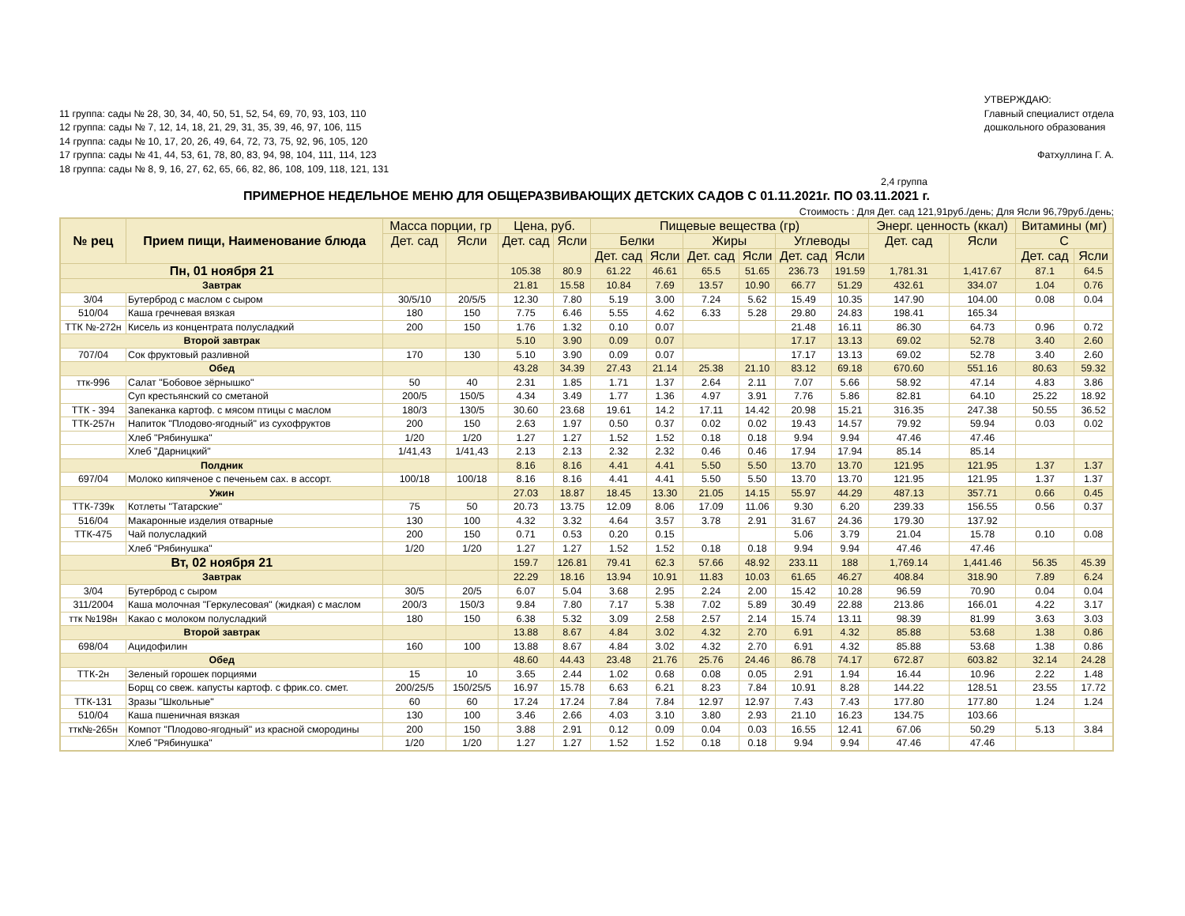11 группа: сады № 28, 30, 34, 40, 50, 51, 52, 54, 69, 70, 93, 103, 110
12 группа: сады № 7, 12, 14, 18, 21, 29, 31, 35, 39, 46, 97, 106, 115
14 группа: сады № 10, 17, 20, 26, 49, 64, 72, 73, 75, 92, 96, 105, 120
17 группа: сады № 41, 44, 53, 61, 78, 80, 83, 94, 98, 104, 111, 114, 123
18 группа: сады № 8, 9, 16, 27, 62, 65, 66, 82, 86, 108, 109, 118, 121, 131
УТВЕРЖДАЮ:
Главный специалист отдела
дошкольного образования
Фатхуллина Г. А.
2,4 группа
ПРИМЕРНОЕ НЕДЕЛЬНОЕ МЕНЮ ДЛЯ ОБЩЕРАЗВИВАЮЩИХ ДЕТСКИХ САДОВ С 01.11.2021г. ПО 03.11.2021 г.
Стоимость : Для Дет. сад 121,91руб./день; Для Ясли 96,79руб./день;
| № рец | Прием пищи, Наименование блюда | Масса порции, гр | | Цена, руб. | | Пищевые вещества (гр) | | | | | | Энерг. ценность (ккал) | | Витамины (мг) | |
| --- | --- | --- | --- | --- | --- | --- | --- | --- | --- | --- | --- | --- | --- | --- | --- |
| | | Дет. сад | Ясли | Дет. сад | Ясли | Белки | | Жиры | | Углеводы | | Дет. сад | Ясли | С | |
| | | | | | | Дет. сад | Ясли | Дет. сад | Ясли | Дет. сад | Ясли | | | Дет. сад | Ясли |
| Пн, 01 ноября 21 | | | | 105.38 | 80.9 | 61.22 | 46.61 | 65.5 | 51.65 | 236.73 | 191.59 | 1,781.31 | 1,417.67 | 87.1 | 64.5 |
| Завтрак | | | | 21.81 | 15.58 | 10.84 | 7.69 | 13.57 | 10.90 | 66.77 | 51.29 | 432.61 | 334.07 | 1.04 | 0.76 |
| 3/04 | Бутерброд с маслом с сыром | 30/5/10 | 20/5/5 | 12.30 | 7.80 | 5.19 | 3.00 | 7.24 | 5.62 | 15.49 | 10.35 | 147.90 | 104.00 | 0.08 | 0.04 |
| 510/04 | Каша гречневая вязкая | 180 | 150 | 7.75 | 6.46 | 5.55 | 4.62 | 6.33 | 5.28 | 29.80 | 24.83 | 198.41 | 165.34 | | |
| ТТК №-272н | Кисель из концентрата полусладкий | 200 | 150 | 1.76 | 1.32 | 0.10 | 0.07 | | | 21.48 | 16.11 | 86.30 | 64.73 | 0.96 | 0.72 |
| Второй завтрак | | | | 5.10 | 3.90 | 0.09 | 0.07 | | | 17.17 | 13.13 | 69.02 | 52.78 | 3.40 | 2.60 |
| 707/04 | Сок фруктовый разливной | 170 | 130 | 5.10 | 3.90 | 0.09 | 0.07 | | | 17.17 | 13.13 | 69.02 | 52.78 | 3.40 | 2.60 |
| Обед | | | | 43.28 | 34.39 | 27.43 | 21.14 | 25.38 | 21.10 | 83.12 | 69.18 | 670.60 | 551.16 | 80.63 | 59.32 |
| ттк-996 | Салат "Бобовое зёрнышко" | 50 | 40 | 2.31 | 1.85 | 1.71 | 1.37 | 2.64 | 2.11 | 7.07 | 5.66 | 58.92 | 47.14 | 4.83 | 3.86 |
| | Суп крестьянский со сметаной | 200/5 | 150/5 | 4.34 | 3.49 | 1.77 | 1.36 | 4.97 | 3.91 | 7.76 | 5.86 | 82.81 | 64.10 | 25.22 | 18.92 |
| ТТК - 394 | Запеканка картоф. с мясом птицы с маслом | 180/3 | 130/5 | 30.60 | 23.68 | 19.61 | 14.2 | 17.11 | 14.42 | 20.98 | 15.21 | 316.35 | 247.38 | 50.55 | 36.52 |
| ТТК-257н | Напиток "Плодово-ягодный" из сухофруктов | 200 | 150 | 2.63 | 1.97 | 0.50 | 0.37 | 0.02 | 0.02 | 19.43 | 14.57 | 79.92 | 59.94 | 0.03 | 0.02 |
| | Хлеб "Рябинушка" | 1/20 | 1/20 | 1.27 | 1.27 | 1.52 | 1.52 | 0.18 | 0.18 | 9.94 | 9.94 | 47.46 | 47.46 | | |
| | Хлеб "Дарницкий" | 1/41,43 | 1/41,43 | 2.13 | 2.13 | 2.32 | 2.32 | 0.46 | 0.46 | 17.94 | 17.94 | 85.14 | 85.14 | | |
| Полдник | | | | 8.16 | 8.16 | 4.41 | 4.41 | 5.50 | 5.50 | 13.70 | 13.70 | 121.95 | 121.95 | 1.37 | 1.37 |
| 697/04 | Молоко кипяченое с печеньем сах. в ассорт. | 100/18 | 100/18 | 8.16 | 8.16 | 4.41 | 4.41 | 5.50 | 5.50 | 13.70 | 13.70 | 121.95 | 121.95 | 1.37 | 1.37 |
| Ужин | | | | 27.03 | 18.87 | 18.45 | 13.30 | 21.05 | 14.15 | 55.97 | 44.29 | 487.13 | 357.71 | 0.66 | 0.45 |
| ТТК-739к | Котлеты "Татарские" | 75 | 50 | 20.73 | 13.75 | 12.09 | 8.06 | 17.09 | 11.06 | 9.30 | 6.20 | 239.33 | 156.55 | 0.56 | 0.37 |
| 516/04 | Макаронные изделия отварные | 130 | 100 | 4.32 | 3.32 | 4.64 | 3.57 | 3.78 | 2.91 | 31.67 | 24.36 | 179.30 | 137.92 | | |
| ТТК-475 | Чай полусладкий | 200 | 150 | 0.71 | 0.53 | 0.20 | 0.15 | | | 5.06 | 3.79 | 21.04 | 15.78 | 0.10 | 0.08 |
| | Хлеб "Рябинушка" | 1/20 | 1/20 | 1.27 | 1.27 | 1.52 | 1.52 | 0.18 | 0.18 | 9.94 | 9.94 | 47.46 | 47.46 | | |
| Вт, 02 ноября 21 | | | | 159.7 | 126.81 | 79.41 | 62.3 | 57.66 | 48.92 | 233.11 | 188 | 1,769.14 | 1,441.46 | 56.35 | 45.39 |
| Завтрак | | | | 22.29 | 18.16 | 13.94 | 10.91 | 11.83 | 10.03 | 61.65 | 46.27 | 408.84 | 318.90 | 7.89 | 6.24 |
| 3/04 | Бутерброд с сыром | 30/5 | 20/5 | 6.07 | 5.04 | 3.68 | 2.95 | 2.24 | 2.00 | 15.42 | 10.28 | 96.59 | 70.90 | 0.04 | 0.04 |
| 311/2004 | Каша молочная "Геркулесовая" (жидкая) с маслом | 200/3 | 150/3 | 9.84 | 7.80 | 7.17 | 5.38 | 7.02 | 5.89 | 30.49 | 22.88 | 213.86 | 166.01 | 4.22 | 3.17 |
| ттк №198н | Какао с молоком полусладкий | 180 | 150 | 6.38 | 5.32 | 3.09 | 2.58 | 2.57 | 2.14 | 15.74 | 13.11 | 98.39 | 81.99 | 3.63 | 3.03 |
| Второй завтрак | | | | 13.88 | 8.67 | 4.84 | 3.02 | 4.32 | 2.70 | 6.91 | 4.32 | 85.88 | 53.68 | 1.38 | 0.86 |
| 698/04 | Ацидофилин | 160 | 100 | 13.88 | 8.67 | 4.84 | 3.02 | 4.32 | 2.70 | 6.91 | 4.32 | 85.88 | 53.68 | 1.38 | 0.86 |
| Обед | | | | 48.60 | 44.43 | 23.48 | 21.76 | 25.76 | 24.46 | 86.78 | 74.17 | 672.87 | 603.82 | 32.14 | 24.28 |
| ТТК-2н | Зеленый горошек порциями | 15 | 10 | 3.65 | 2.44 | 1.02 | 0.68 | 0.08 | 0.05 | 2.91 | 1.94 | 16.44 | 10.96 | 2.22 | 1.48 |
| | Борщ со свеж. капусты картоф. с фрик.со. смет. | 200/25/5 | 150/25/5 | 16.97 | 15.78 | 6.63 | 6.21 | 8.23 | 7.84 | 10.91 | 8.28 | 144.22 | 128.51 | 23.55 | 17.72 |
| ТТК-131 | Зразы "Школьные" | 60 | 60 | 17.24 | 17.24 | 7.84 | 7.84 | 12.97 | 12.97 | 7.43 | 7.43 | 177.80 | 177.80 | 1.24 | 1.24 |
| 510/04 | Каша пшеничная вязкая | 130 | 100 | 3.46 | 2.66 | 4.03 | 3.10 | 3.80 | 2.93 | 21.10 | 16.23 | 134.75 | 103.66 | | |
| ттк№-265н | Компот "Плодово-ягодный" из красной смородины | 200 | 150 | 3.88 | 2.91 | 0.12 | 0.09 | 0.04 | 0.03 | 16.55 | 12.41 | 67.06 | 50.29 | 5.13 | 3.84 |
| | Хлеб "Рябинушка" | 1/20 | 1/20 | 1.27 | 1.27 | 1.52 | 1.52 | 0.18 | 0.18 | 9.94 | 9.94 | 47.46 | 47.46 | | |